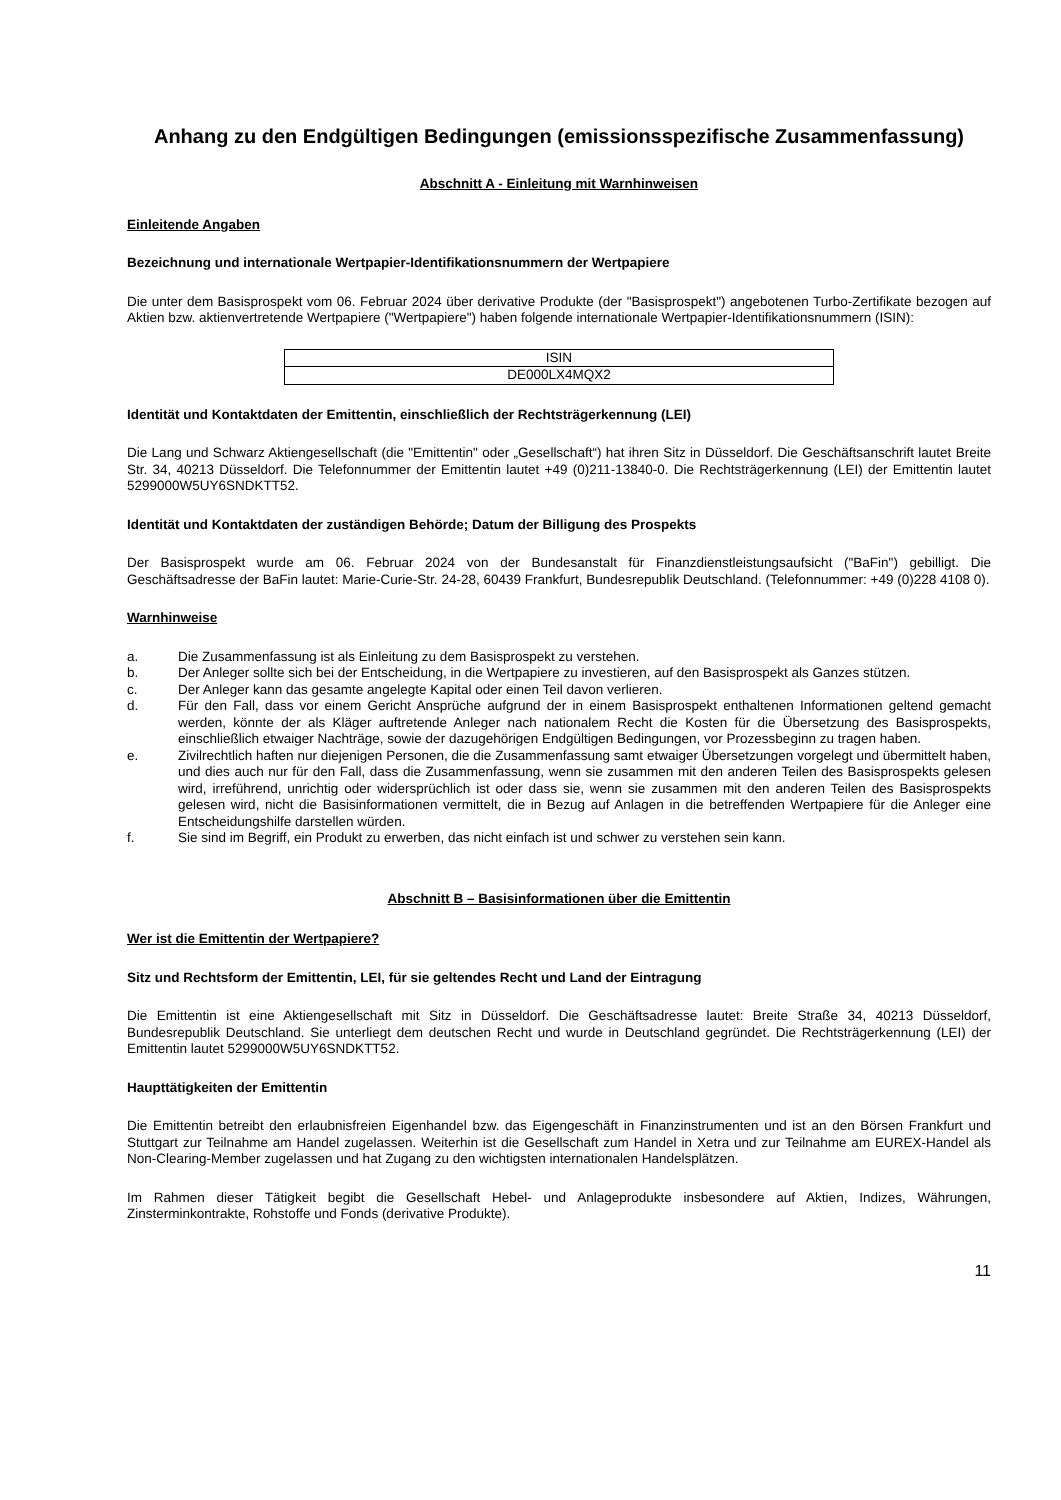Anhang zu den Endgültigen Bedingungen (emissionsspezifische Zusammenfassung)
Abschnitt A - Einleitung mit Warnhinweisen
Einleitende Angaben
Bezeichnung und internationale Wertpapier-Identifikationsnummern der Wertpapiere
Die unter dem Basisprospekt vom 06. Februar 2024 über derivative Produkte (der "Basisprospekt") angebotenen Turbo-Zertifikate bezogen auf Aktien bzw. aktienvertretende Wertpapiere ("Wertpapiere") haben folgende internationale Wertpapier-Identifikationsnummern (ISIN):
| ISIN |
| --- |
| DE000LX4MQX2 |
Identität und Kontaktdaten der Emittentin, einschließlich der Rechtsträgerkennung (LEI)
Die Lang und Schwarz Aktiengesellschaft (die "Emittentin" oder „Gesellschaft“) hat ihren Sitz in Düsseldorf. Die Geschäftsanschrift lautet Breite Str. 34, 40213 Düsseldorf. Die Telefonnummer der Emittentin lautet +49 (0)211-13840-0. Die Rechtsträgerkennung (LEI) der Emittentin lautet 5299000W5UY6SNDKTT52.
Identität und Kontaktdaten der zuständigen Behörde; Datum der Billigung des Prospekts
Der Basisprospekt wurde am 06. Februar 2024 von der Bundesanstalt für Finanzdienstleistungsaufsicht ("BaFin") gebilligt. Die Geschäftsadresse der BaFin lautet: Marie-Curie-Str. 24-28, 60439 Frankfurt, Bundesrepublik Deutschland. (Telefonnummer: +49 (0)228 4108 0).
Warnhinweise
a. Die Zusammenfassung ist als Einleitung zu dem Basisprospekt zu verstehen.
b. Der Anleger sollte sich bei der Entscheidung, in die Wertpapiere zu investieren, auf den Basisprospekt als Ganzes stützen.
c. Der Anleger kann das gesamte angelegte Kapital oder einen Teil davon verlieren.
d. Für den Fall, dass vor einem Gericht Ansprüche aufgrund der in einem Basisprospekt enthaltenen Informationen geltend gemacht werden, könnte der als Kläger auftretende Anleger nach nationalem Recht die Kosten für die Übersetzung des Basisprospekts, einschließlich etwaiger Nachträge, sowie der dazugehörigen Endgültigen Bedingungen, vor Prozessbeginn zu tragen haben.
e. Zivilrechtlich haften nur diejenigen Personen, die die Zusammenfassung samt etwaiger Übersetzungen vorgelegt und übermittelt haben, und dies auch nur für den Fall, dass die Zusammenfassung, wenn sie zusammen mit den anderen Teilen des Basisprospekts gelesen wird, irreführend, unrichtig oder widersprüchlich ist oder dass sie, wenn sie zusammen mit den anderen Teilen des Basisprospekts gelesen wird, nicht die Basisinformationen vermittelt, die in Bezug auf Anlagen in die betreffenden Wertpapiere für die Anleger eine Entscheidungshilfe darstellen würden.
f. Sie sind im Begriff, ein Produkt zu erwerben, das nicht einfach ist und schwer zu verstehen sein kann.
Abschnitt B – Basisinformationen über die Emittentin
Wer ist die Emittentin der Wertpapiere?
Sitz und Rechtsform der Emittentin, LEI, für sie geltendes Recht und Land der Eintragung
Die Emittentin ist eine Aktiengesellschaft mit Sitz in Düsseldorf. Die Geschäftsadresse lautet: Breite Straße 34, 40213 Düsseldorf, Bundesrepublik Deutschland. Sie unterliegt dem deutschen Recht und wurde in Deutschland gegründet. Die Rechtsträgerkennung (LEI) der Emittentin lautet 5299000W5UY6SNDKTT52.
Haupttätigkeiten der Emittentin
Die Emittentin betreibt den erlaubnisfreien Eigenhandel bzw. das Eigengeschäft in Finanzinstrumenten und ist an den Börsen Frankfurt und Stuttgart zur Teilnahme am Handel zugelassen. Weiterhin ist die Gesellschaft zum Handel in Xetra und zur Teilnahme am EUREX-Handel als Non-Clearing-Member zugelassen und hat Zugang zu den wichtigsten internationalen Handelsplätzen.
Im Rahmen dieser Tätigkeit begibt die Gesellschaft Hebel- und Anlageprodukte insbesondere auf Aktien, Indizes, Währungen, Zinsterminkontrakte, Rohstoffe und Fonds (derivative Produkte).
11